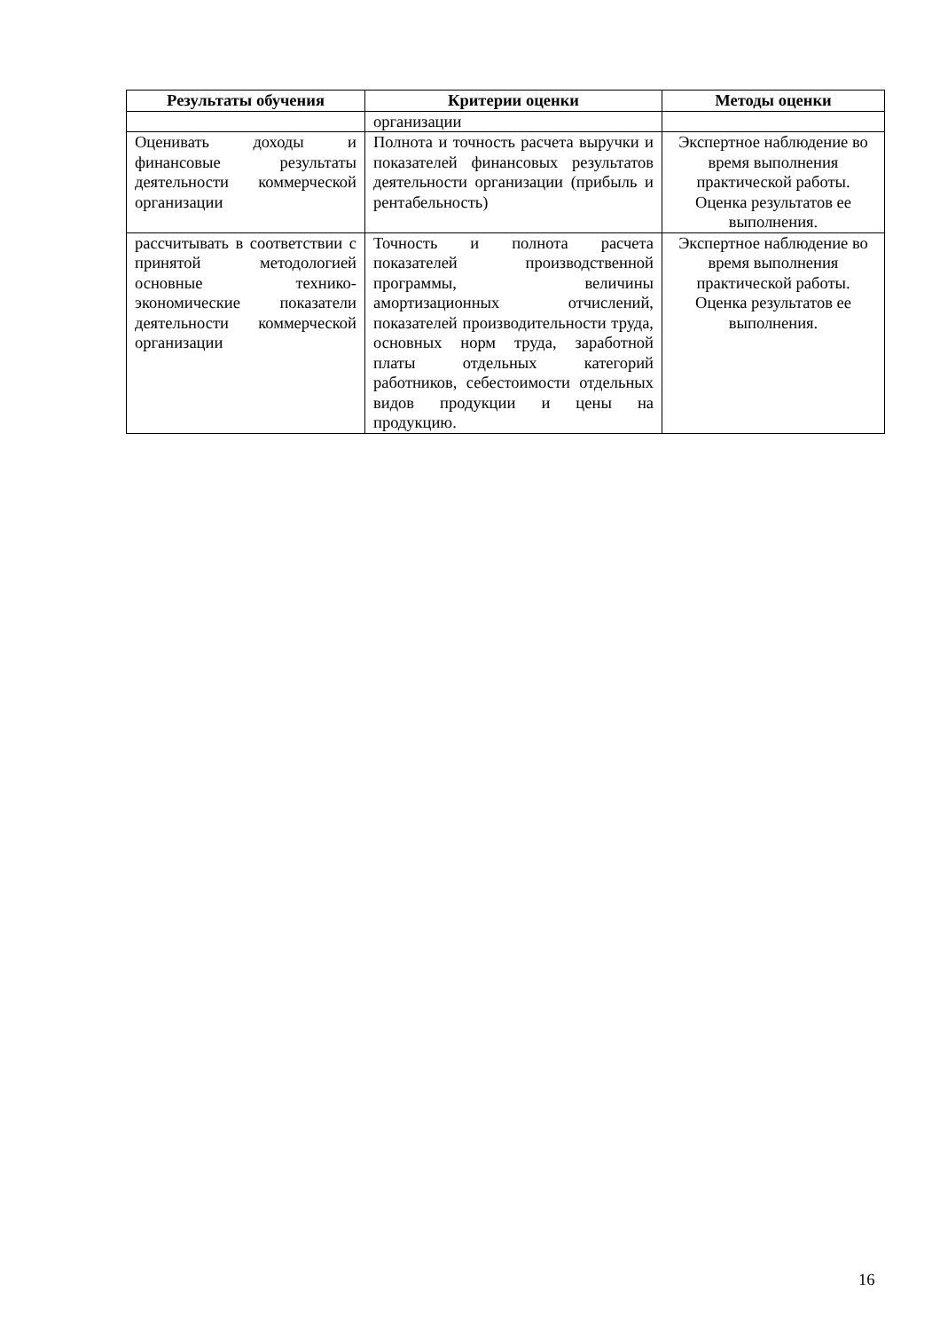| Результаты обучения | Критерии оценки | Методы оценки |
| --- | --- | --- |
| | организации | |
| Оценивать доходы и финансовые результаты деятельности коммерческой организации | Полнота и точность расчета выручки и показателей финансовых результатов деятельности организации (прибыль и рентабельность) | Экспертное наблюдение во время выполнения практической работы. Оценка результатов ее выполнения. |
| рассчитывать в соответствии с принятой методологией основные технико-экономические показатели деятельности коммерческой организации | Точность и полнота расчета показателей производственной программы, величины амортизационных отчислений, показателей производительности труда, основных норм труда, заработной платы отдельных категорий работников, себестоимости отдельных видов продукции и цены на продукцию. | Экспертное наблюдение во время выполнения практической работы. Оценка результатов ее выполнения. |
16